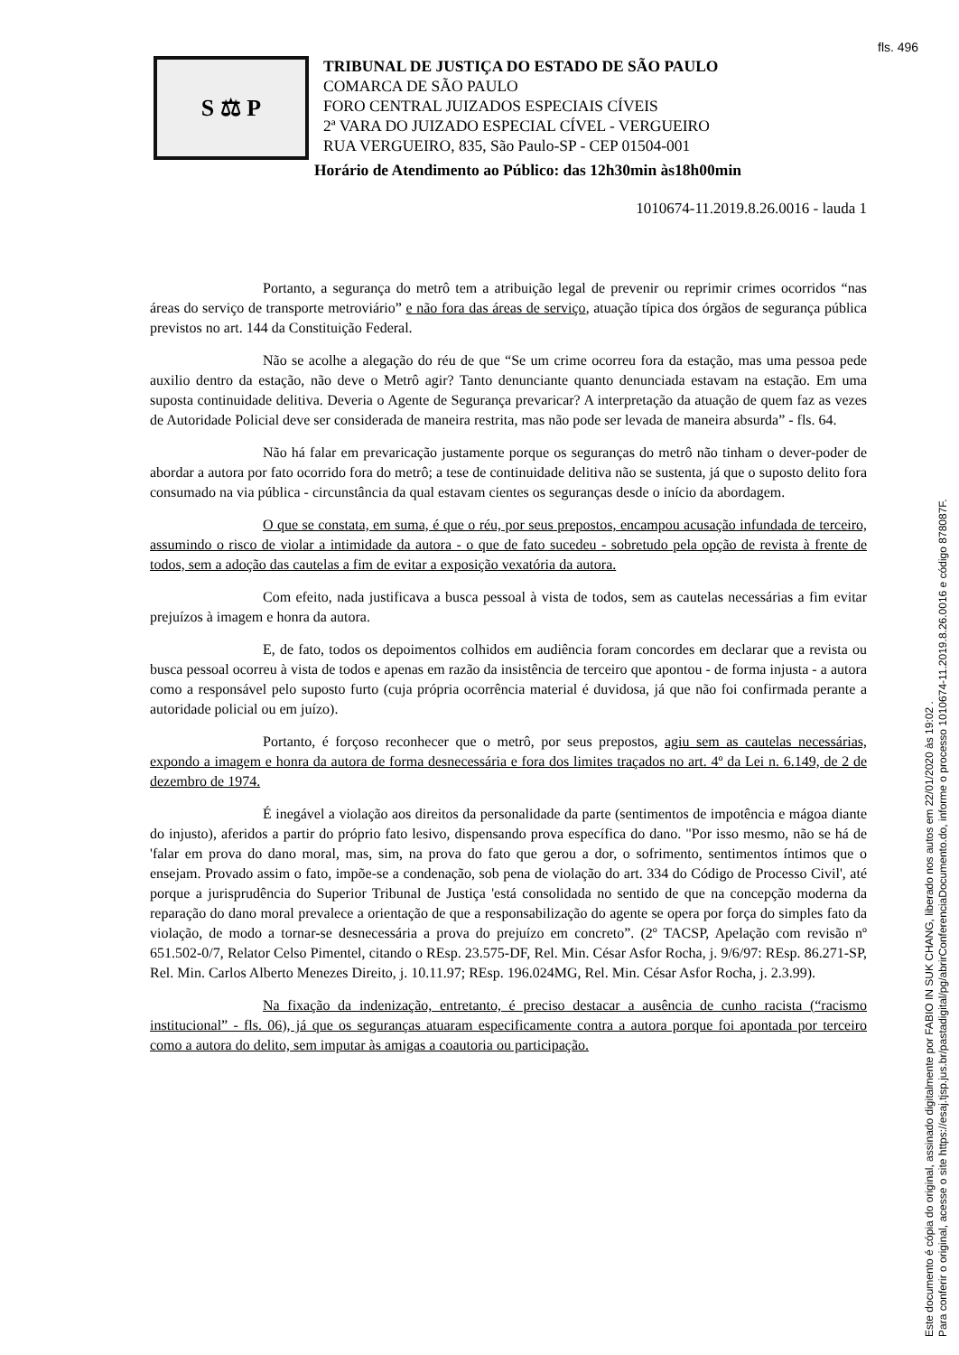fls. 496
S ⚖ P
TRIBUNAL DE JUSTIÇA DO ESTADO DE SÃO PAULO
COMARCA DE SÃO PAULO
FORO CENTRAL JUIZADOS ESPECIAIS CÍVEIS
2ª VARA DO JUIZADO ESPECIAL CÍVEL - VERGUEIRO
RUA VERGUEIRO, 835, São Paulo-SP - CEP 01504-001
Horário de Atendimento ao Público: das 12h30min às18h00min
1010674-11.2019.8.26.0016 - lauda 1
Portanto, a segurança do metrô tem a atribuição legal de prevenir ou reprimir crimes ocorridos “nas áreas do serviço de transporte metroviário” e não fora das áreas de serviço, atuação típica dos órgãos de segurança pública previstos no art. 144 da Constituição Federal.
Não se acolhe a alegação do réu de que “Se um crime ocorreu fora da estação, mas uma pessoa pede auxilio dentro da estação, não deve o Metrô agir? Tanto denunciante quanto denunciada estavam na estação. Em uma suposta continuidade delitiva. Deveria o Agente de Segurança prevaricar? A interpretação da atuação de quem faz as vezes de Autoridade Policial deve ser considerada de maneira restrita, mas não pode ser levada de maneira absurda” - fls. 64.
Não há falar em prevaricação justamente porque os seguranças do metrô não tinham o dever-poder de abordar a autora por fato ocorrido fora do metrô; a tese de continuidade delitiva não se sustenta, já que o suposto delito fora consumado na via pública - circunstância da qual estavam cientes os seguranças desde o início da abordagem.
O que se constata, em suma, é que o réu, por seus prepostos, encampou acusação infundada de terceiro, assumindo o risco de violar a intimidade da autora - o que de fato sucedeu - sobretudo pela opção de revista à frente de todos, sem a adoção das cautelas a fim de evitar a exposição vexatória da autora.
Com efeito, nada justificava a busca pessoal à vista de todos, sem as cautelas necessárias a fim evitar prejuízos à imagem e honra da autora.
E, de fato, todos os depoimentos colhidos em audiência foram concordes em declarar que a revista ou busca pessoal ocorreu à vista de todos e apenas em razão da insistência de terceiro que apontou - de forma injusta - a autora como a responsável pelo suposto furto (cuja própria ocorrência material é duvidosa, já que não foi confirmada perante a autoridade policial ou em juízo).
Portanto, é forçoso reconhecer que o metrô, por seus prepostos, agiu sem as cautelas necessárias, expondo a imagem e honra da autora de forma desnecessária e fora dos limites traçados no art. 4º da Lei n. 6.149, de 2 de dezembro de 1974.
É inegável a violação aos direitos da personalidade da parte (sentimentos de impotência e mágoa diante do injusto), aferidos a partir do próprio fato lesivo, dispensando prova específica do dano. "Por isso mesmo, não se há de 'falar em prova do dano moral, mas, sim, na prova do fato que gerou a dor, o sofrimento, sentimentos íntimos que o ensejam. Provado assim o fato, impõe-se a condenação, sob pena de violação do art. 334 do Código de Processo Civil', até porque a jurisprudência do Superior Tribunal de Justiça 'está consolidada no sentido de que na concepção moderna da reparação do dano moral prevalece a orientação de que a responsabilização do agente se opera por força do simples fato da violação, de modo a tornar-se desnecessária a prova do prejuízo em concreto”. (2º TACSP, Apelação com revisão nº 651.502-0/7, Relator Celso Pimentel, citando o REsp. 23.575-DF, Rel. Min. César Asfor Rocha, j. 9/6/97: REsp. 86.271-SP, Rel. Min. Carlos Alberto Menezes Direito, j. 10.11.97; REsp. 196.024MG, Rel. Min. César Asfor Rocha, j. 2.3.99).
Na fixação da indenização, entretanto, é preciso destacar a ausência de cunho racista (“racismo institucional” - fls. 06), já que os seguranças atuaram especificamente contra a autora porque foi apontada por terceiro como a autora do delito, sem imputar às amigas a coautoria ou participação.
Este documento é cópia do original, assinado digitalmente por FABIO IN SUK CHANG, liberado nos autos em 22/01/2020 às 19:02 .
Para conferir o original, acesse o site https://esaj.tjsp.jus.br/pastadigital/pg/abrirConferenciaDocumento.do, informe o processo 1010674-11.2019.8.26.0016 e código 878087F.